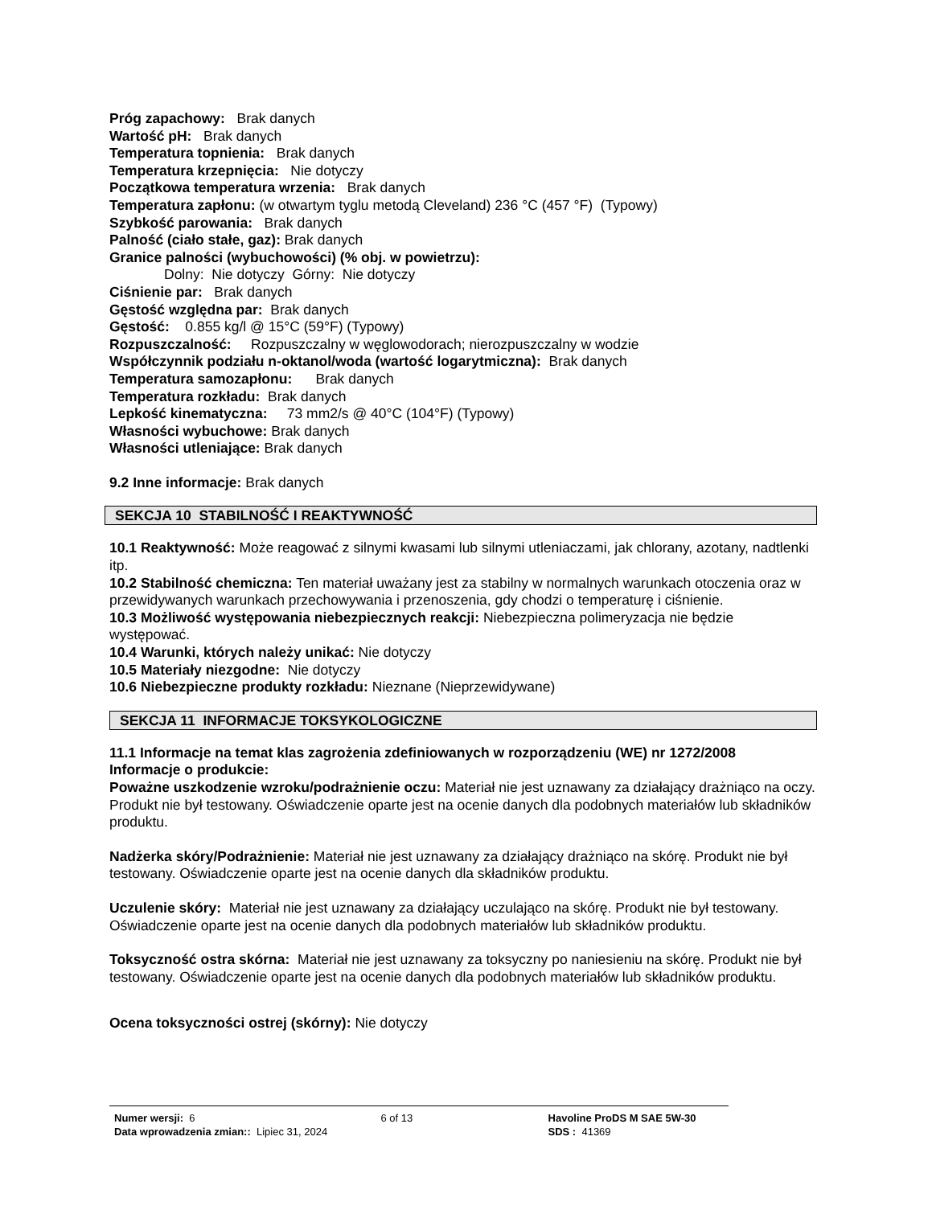Próg zapachowy: Brak danych
Wartość pH: Brak danych
Temperatura topnienia: Brak danych
Temperatura krzepnięcia: Nie dotyczy
Początkowa temperatura wrzenia: Brak danych
Temperatura zapłonu: (w otwartym tyglu metodą Cleveland) 236 °C (457 °F) (Typowy)
Szybkość parowania: Brak danych
Palność (ciało stałe, gaz): Brak danych
Granice palności (wybuchowości) (% obj. w powietrzu):
Dolny: Nie dotyczy Górny: Nie dotyczy
Ciśnienie par: Brak danych
Gęstość względna par: Brak danych
Gęstość: 0.855 kg/l @ 15°C (59°F) (Typowy)
Rozpuszczalność: Rozpuszczalny w węglowodorach; nierozpuszczalny w wodzie
Współczynnik podziału n-oktanol/woda (wartość logarytmiczna): Brak danych
Temperatura samozapłonu: Brak danych
Temperatura rozkładu: Brak danych
Lepkość kinematyczna: 73 mm2/s @ 40°C (104°F) (Typowy)
Własności wybuchowe: Brak danych
Własności utleniające: Brak danych
9.2 Inne informacje: Brak danych
SEKCJA 10 STABILNOŚĆ I REAKTYWNOŚĆ
10.1 Reaktywność: Może reagować z silnymi kwasami lub silnymi utleniaczami, jak chlorany, azotany, nadtlenki itp.
10.2 Stabilność chemiczna: Ten materiał uważany jest za stabilny w normalnych warunkach otoczenia oraz w przewidywanych warunkach przechowywania i przenoszenia, gdy chodzi o temperaturę i ciśnienie.
10.3 Możliwość występowania niebezpiecznych reakcji: Niebezpieczna polimeryzacja nie będzie występować.
10.4 Warunki, których należy unikać: Nie dotyczy
10.5 Materiały niezgodne: Nie dotyczy
10.6 Niebezpieczne produkty rozkładu: Nieznane (Nieprzewidywane)
SEKCJA 11 INFORMACJE TOKSYKOLOGICZNE
11.1 Informacje na temat klas zagrożenia zdefiniowanych w rozporządzeniu (WE) nr 1272/2008
Informacje o produkcie:
Poważne uszkodzenie wzroku/podrażnienie oczu: Materiał nie jest uznawany za działający drażniąco na oczy. Produkt nie był testowany. Oświadczenie oparte jest na ocenie danych dla podobnych materiałów lub składników produktu.
Nadżerka skóry/Podrażnienie: Materiał nie jest uznawany za działający drażniąco na skórę. Produkt nie był testowany. Oświadczenie oparte jest na ocenie danych dla składników produktu.
Uczulenie skóry: Materiał nie jest uznawany za działający uczulająco na skórę. Produkt nie był testowany. Oświadczenie oparte jest na ocenie danych dla podobnych materiałów lub składników produktu.
Toksyczność ostra skórna: Materiał nie jest uznawany za toksyczny po naniesieniu na skórę. Produkt nie był testowany. Oświadczenie oparte jest na ocenie danych dla podobnych materiałów lub składników produktu.
Ocena toksyczności ostrej (skórny): Nie dotyczy
Numer wersji: 6
Data wprowadzenia zmian:: Lipiec 31, 2024
6 of 13 Havoline ProDS M SAE 5W-30
SDS : 41369